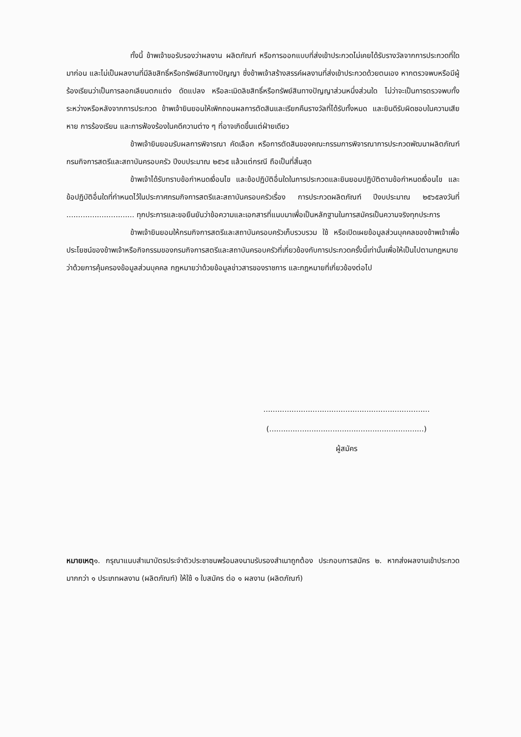ทั้งนี้ ข้าพเจ้าขอรับรองว่าผลงาน ผลิตภัณฑ์ หรือการออกแบบที่ส่งเข้าประกวดไม่เคยได้รับรางวัลจากการประกวดที่ใดมาก่อน และไม่เป็นผลงานที่มีลิขสิทธิ์หรือทรัพย์สินทางปัญญา ซึ่งข้าพเจ้าสร้างสรรค์ผลงานที่ส่งเข้าประกวดด้วยตนเอง หากตรวจพบหรือมีผู้ร้องเรียนว่าเป็นการลอกเลียนตกแต่ง ดัดแปลง หรือละเมิดลิขสิทธิ์หรือทรัพย์สินทางปัญญาส่วนหนึ่งส่วนใด ไม่ว่าจะเป็นการตรวจพบทั้งระหว่างหรือหลังจากการประกวด ข้าพเจ้ายินยอมให้เพิกถอนผลการตัดสินและเรียกคืนรางวัลที่ได้รับทั้งหมด และยินดีรับผิดชอบในความเสียหาย การร้องเรียน และการฟ้องร้องในคดีความต่าง ๆ ที่อาจเกิดขึ้นแต่ฝ่ายเดียว
ข้าพเจ้ายินยอมรับผลการพิจารณา คัดเลือก หรือการตัดสินของคณะกรรมการพิจารณาการประกวดพัฒนาผลิตภัณฑ์ กรมกิจการสตรีและสถาบันครอบครัว ปีงบประมาณ ๒๕๖๕ แล้วแต่กรณี ถือเป็นที่สิ้นสุด
ข้าพเจ้าได้รับทราบข้อกำหนดเงื่อนไข และข้อปฏิบัติอื่นใดในการประกวดและยินยอมปฏิบัติตามข้อกำหนดเงื่อนไข และข้อปฏิบัติอื่นใดที่กำหนดไว้ในประกาศกรมกิจการสตรีและสถาบันครอบครัวเรื่อง การประกวดผลิตภัณฑ์ ปีงบประมาณ ๒๕๖๕ลงวันที่ ............................. ทุกประการและขอยืนยันว่าข้อความและเอกสารที่แนบมาเพื่อเป็นหลักฐานในการสมัครเป็นความจริงทุกประการ
ข้าพเจ้ายินยอมให้กรมกิจการสตรีและสถาบันครอบครัวเก็บรวบรวม ใช้ หรือเปิดเผยข้อมูลส่วนบุคคลของข้าพเจ้าเพื่อประโยชน์ของข้าพเจ้าหรือกิจกรรมของกรมกิจการสตรีและสถาบันครอบครัวที่เกี่ยวข้องกับการประกวดครั้งนี้เท่านั้นเพื่อให้เป็นไปตามกฎหมายว่าด้วยการคุ้มครองข้อมูลส่วนบุคคล กฎหมายว่าด้วยข้อมูลข่าวสารของราชการ และกฎหมายที่เกี่ยวข้องต่อไป
.......................................................................
(..................................................................)
ผู้สมัคร
หมายเหตุ๑. กรุณาแนบสำเนาบัตรประจำตัวประชาชนพร้อมลงนามรับรองสำเนาถูกต้อง ประกอบการสมัคร ๒. หากส่งผลงานเข้าประกวดมากกว่า ๑ ประเภทผลงาน (ผลิตภัณฑ์) ให้ใช้ ๑ ใบสมัคร ต่อ ๑ ผลงาน (ผลิตภัณฑ์)